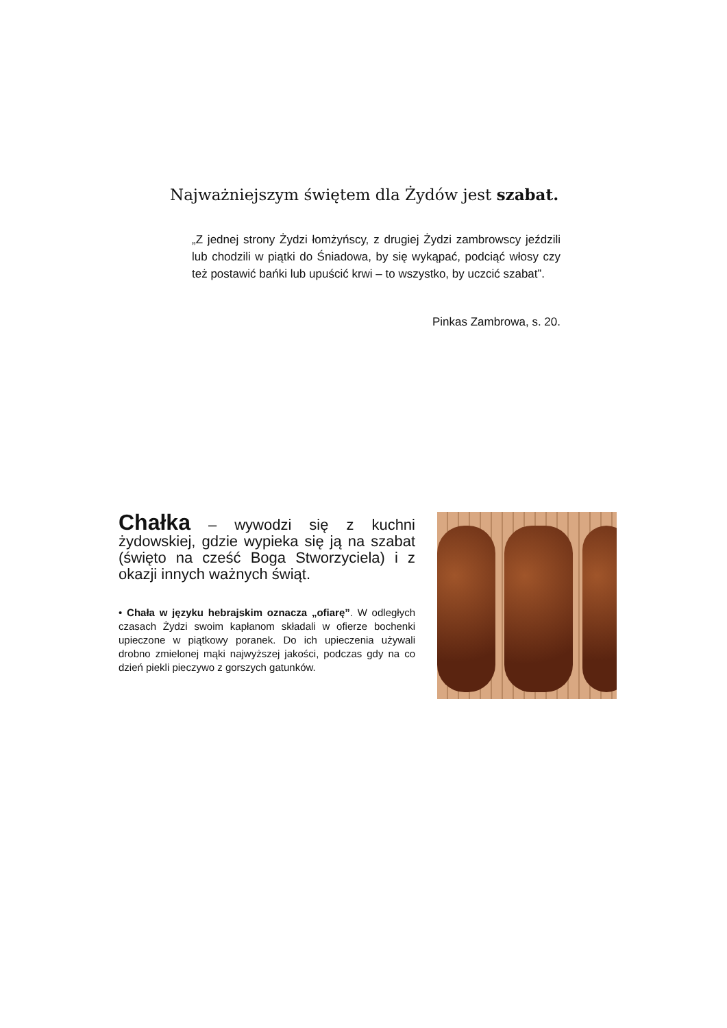Najważniejszym świętem dla Żydów jest szabat.
„Z jednej strony Żydzi łomżyńscy, z drugiej Żydzi zambrowscy jeździli lub chodzili w piątki do Śniadowa, by się wykąpać, podciąć włosy czy też postawić bańki lub upuścić krwi – to wszystko, by uczcić szabat”.
Pinkas Zambrowa, s. 20.
Chałka – wywodzi się z kuchni żydowskiej, gdzie wypieka się ją na szabat (święto na cześć Boga Stworzyciela) i z okazji innych ważnych świąt.
• Chała w języku hebrajskim oznacza „ofiarę”. W odległych czasach Żydzi swoim kapłanom składali w ofierze bochenki upieczone w piątkowy poranek. Do ich upieczenia używali drobno zmielonej mąki najwyższej jakości, podczas gdy na co dzień piekli pieczywo z gorszych gatunków.